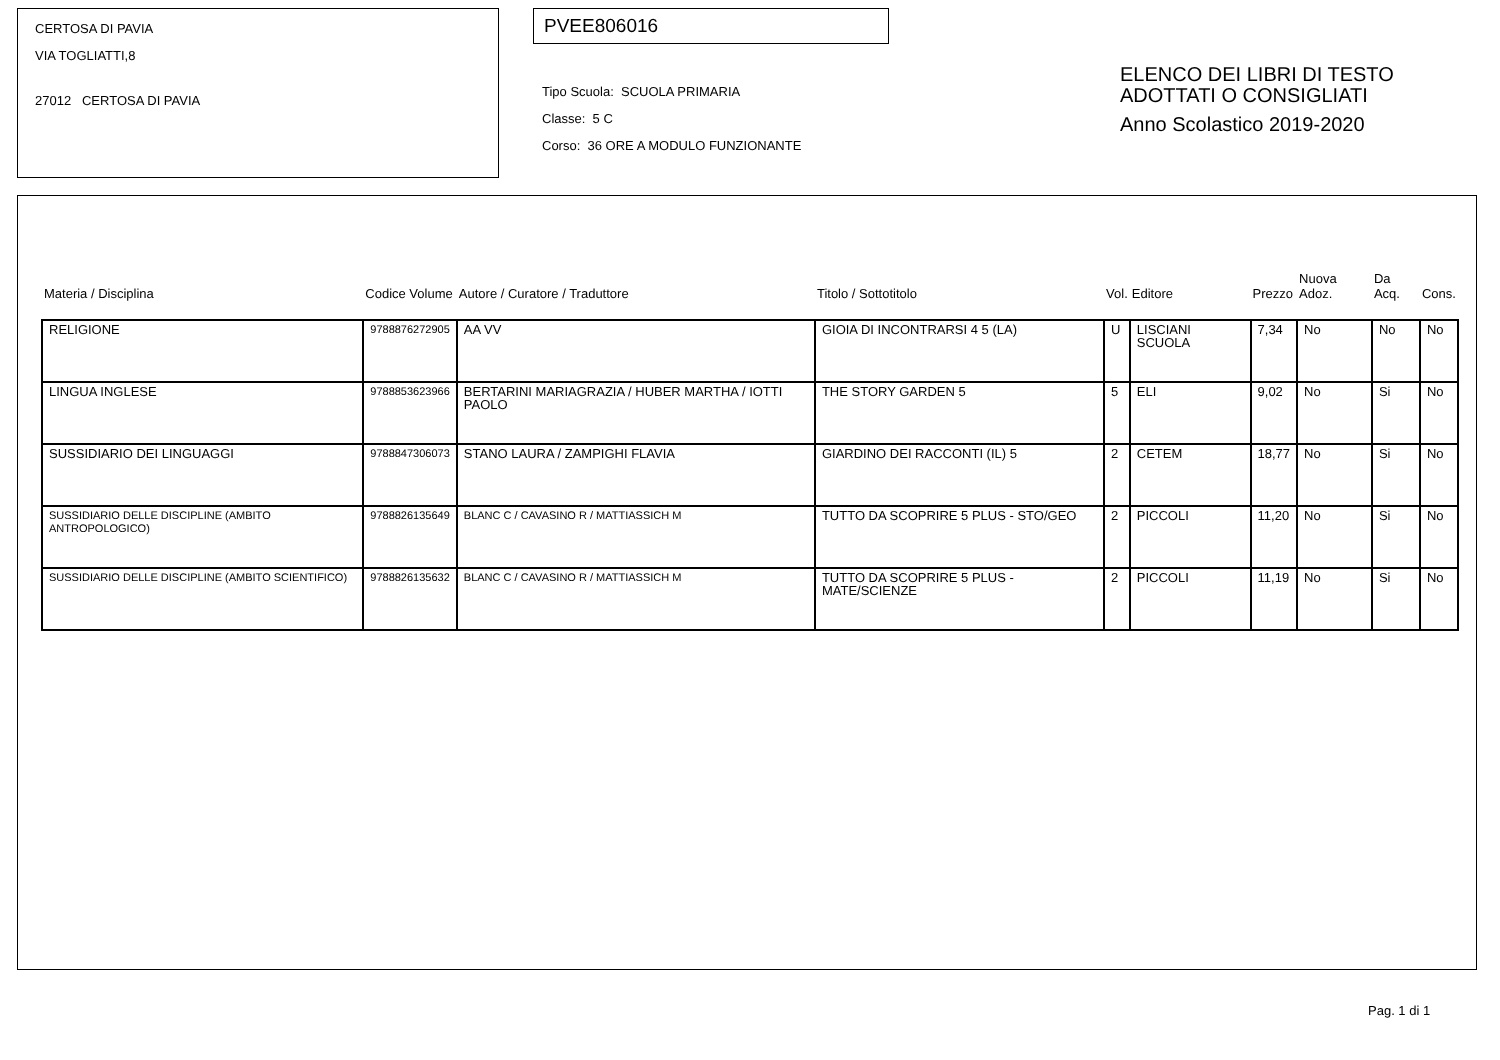CERTOSA DI PAVIA
VIA TOGLIATTI,8
27012 CERTOSA DI PAVIA
PVEE806016
Tipo Scuola: SCUOLA PRIMARIA
Classe: 5 C
Corso: 36 ORE A MODULO FUNZIONANTE
ELENCO DEI LIBRI DI TESTO
ADOTTATI O CONSIGLIATI
Anno Scolastico 2019-2020
| Materia / Disciplina | Codice Volume | Autore / Curatore / Traduttore | Titolo / Sottotitolo | Vol. | Editore | Prezzo | Nuova Adoz. | Da Acq. | Cons. |
| --- | --- | --- | --- | --- | --- | --- | --- | --- | --- |
| RELIGIONE | 9788876272905 | AA VV | GIOIA DI INCONTRARSI 4 5 (LA) | U | LISCIANI SCUOLA | 7,34 | No | No | No |
| LINGUA INGLESE | 9788853623966 | BERTARINI MARIAGRAZIA / HUBER MARTHA / IOTTI PAOLO | THE STORY GARDEN 5 | 5 | ELI | 9,02 | No | Si | No |
| SUSSIDIARIO DEI LINGUAGGI | 9788847306073 | STANO LAURA / ZAMPIGHI FLAVIA | GIARDINO DEI RACCONTI (IL) 5 | 2 | CETEM | 18,77 | No | Si | No |
| SUSSIDIARIO DELLE DISCIPLINE (AMBITO ANTROPOLOGICO) | 9788826135649 | BLANC C / CAVASINO R / MATTIASSICH M | TUTTO DA SCOPRIRE 5 PLUS - STO/GEO | 2 | PICCOLI | 11,20 | No | Si | No |
| SUSSIDIARIO DELLE DISCIPLINE (AMBITO SCIENTIFICO) | 9788826135632 | BLANC C / CAVASINO R / MATTIASSICH M | TUTTO DA SCOPRIRE 5 PLUS - MATE/SCIENZE | 2 | PICCOLI | 11,19 | No | Si | No |
Pag. 1 di 1